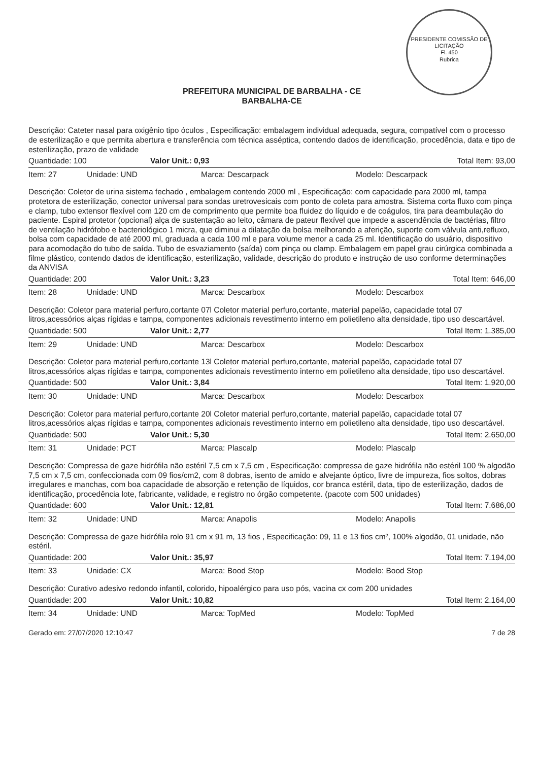PRESIDENTE COMISSÃO DE LICITAÇÃO
Fl. 450
Rubrica
PREFEITURA MUNICIPAL DE BARBALHA - CE
BARBALHA-CE
Descrição: Cateter nasal para oxigênio tipo óculos , Especificação: embalagem individual adequada, segura, compatível com o processo de esterilização e que permita abertura e transferência com técnica asséptica, contendo dados de identificação, procedência, data e tipo de esterilização, prazo de validade
Quantidade: 100 Valor Unit.: 0,93 Total Item: 93,00
Item: 27 Unidade: UND Marca: Descarpack Modelo: Descarpack
Descrição: Coletor de urina sistema fechado , embalagem contendo 2000 ml , Especificação: com capacidade para 2000 ml, tampa protetora de esterilização, conector universal para sondas uretrovesicais com ponto de coleta para amostra. Sistema corta fluxo com pinça e clamp, tubo extensor flexível com 120 cm de comprimento que permite boa fluidez do líquido e de coágulos, tira para deambulação do paciente. Espiral protetor (opcional) alça de sustentação ao leito, câmara de pateur flexível que impede a ascendência de bactérias, filtro de ventilação hidrófobo e bacteriológico 1 micra, que diminui a dilatação da bolsa melhorando a aferição, suporte com válvula anti,refluxo, bolsa com capacidade de até 2000 ml, graduada a cada 100 ml e para volume menor a cada 25 ml. Identificação do usuário, dispositivo para acomodação do tubo de saída. Tubo de esvaziamento (saída) com pinça ou clamp. Embalagem em papel grau cirúrgica combinada a filme plástico, contendo dados de identificação, esterilização, validade, descrição do produto e instrução de uso conforme determinações da ANVISA
Quantidade: 200 Valor Unit.: 3,23 Total Item: 646,00
Item: 28 Unidade: UND Marca: Descarbox Modelo: Descarbox
Descrição: Coletor para material perfuro,cortante 07l Coletor material perfuro,cortante, material papelão, capacidade total 07 litros,acessórios alças rígidas e tampa, componentes adicionais revestimento interno em polietileno alta densidade, tipo uso descartável.
Quantidade: 500 Valor Unit.: 2,77 Total Item: 1.385,00
Item: 29 Unidade: UND Marca: Descarbox Modelo: Descarbox
Descrição: Coletor para material perfuro,cortante 13l Coletor material perfuro,cortante, material papelão, capacidade total 07 litros,acessórios alças rígidas e tampa, componentes adicionais revestimento interno em polietileno alta densidade, tipo uso descartável.
Quantidade: 500 Valor Unit.: 3,84 Total Item: 1.920,00
Item: 30 Unidade: UND Marca: Descarbox Modelo: Descarbox
Descrição: Coletor para material perfuro,cortante 20l Coletor material perfuro,cortante, material papelão, capacidade total 07 litros,acessórios alças rígidas e tampa, componentes adicionais revestimento interno em polietileno alta densidade, tipo uso descartável.
Quantidade: 500 Valor Unit.: 5,30 Total Item: 2.650,00
Item: 31 Unidade: PCT Marca: Plascalp Modelo: Plascalp
Descrição: Compressa de gaze hidrófila não estéril 7,5 cm x 7,5 cm , Especificação: compressa de gaze hidrófila não estéril 100 % algodão 7,5 cm x 7,5 cm, confeccionada com 09 fios/cm2, com 8 dobras, isento de amido e alvejante óptico, livre de impureza, fios soltos, dobras irregulares e manchas, com boa capacidade de absorção e retenção de líquidos, cor branca estéril, data, tipo de esterilização, dados de identificação, procedência lote, fabricante, validade, e registro no órgão competente. (pacote com 500 unidades)
Quantidade: 600 Valor Unit.: 12,81 Total Item: 7.686,00
Item: 32 Unidade: UND Marca: Anapolis Modelo: Anapolis
Descrição: Compressa de gaze hidrófila rolo 91 cm x 91 m, 13 fios , Especificação: 09, 11 e 13 fios cm², 100% algodão, 01 unidade, não estéril.
Quantidade: 200 Valor Unit.: 35,97 Total Item: 7.194,00
Item: 33 Unidade: CX Marca: Bood Stop Modelo: Bood Stop
Descrição: Curativo adesivo redondo infantil, colorido, hipoalérgico para uso pós, vacina cx com 200 unidades
Quantidade: 200 Valor Unit.: 10,82 Total Item: 2.164,00
Item: 34 Unidade: UND Marca: TopMed Modelo: TopMed
Gerado em: 27/07/2020 12:10:47 7 de 28